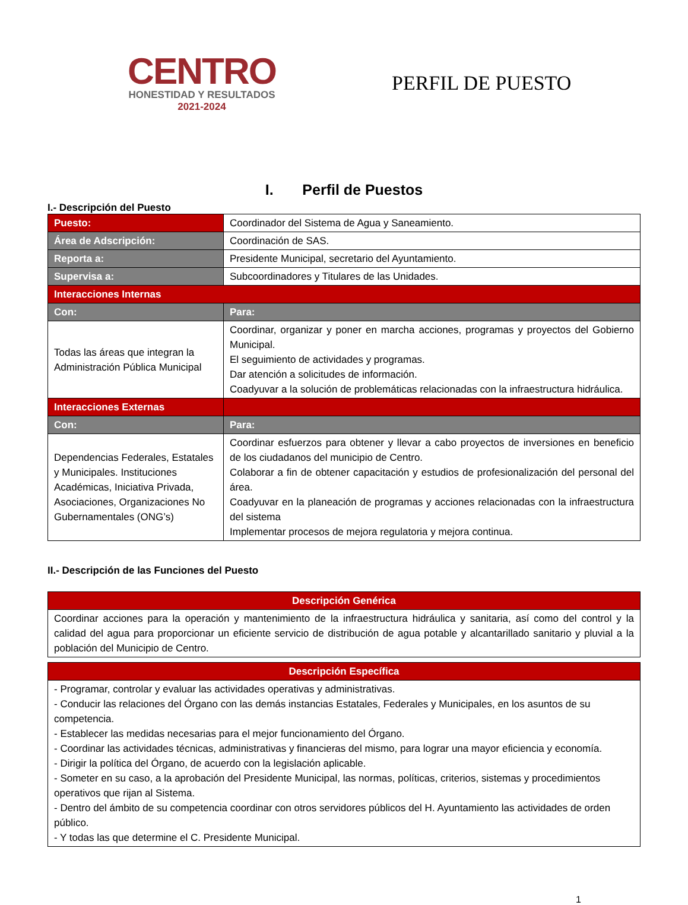CENTRO
HONESTIDAD Y RESULTADOS
2021-2024
PERFIL DE PUESTO
I. Perfil de Puestos
I.- Descripción del Puesto
| Puesto: | Coordinador del Sistema de Agua y Saneamiento. |
| Área de Adscripción: | Coordinación de SAS. |
| Reporta a: | Presidente Municipal, secretario del Ayuntamiento. |
| Supervisa a: | Subcoordinadores y Titulares de las Unidades. |
| Interacciones Internas | |
| Con: | Para: |
| Todas las áreas que integran la Administración Pública Municipal | Coordinar, organizar y poner en marcha acciones, programas y proyectos del Gobierno Municipal. El seguimiento de actividades y programas. Dar atención a solicitudes de información. Coadyuvar a la solución de problemáticas relacionadas con la infraestructura hidráulica. |
| Interacciones Externas | |
| Con: | Para: |
| Dependencias Federales, Estatales y Municipales. Instituciones Académicas, Iniciativa Privada, Asociaciones, Organizaciones No Gubernamentales (ONG’s) | Coordinar esfuerzos para obtener y llevar a cabo proyectos de inversiones en beneficio de los ciudadanos del municipio de Centro. Colaborar a fin de obtener capacitación y estudios de profesionalización del personal del área. Coadyuvar en la planeación de programas y acciones relacionadas con la infraestructura del sistema Implementar procesos de mejora regulatoria y mejora continua. |
II.- Descripción de las Funciones del Puesto
| Descripción Genérica |
| --- |
| Coordinar acciones para la operación y mantenimiento de la infraestructura hidráulica y sanitaria, así como del control y la calidad del agua para proporcionar un eficiente servicio de distribución de agua potable y alcantarillado sanitario y pluvial a la población del Municipio de Centro. |
| Descripción Específica |
| --- |
| - Programar, controlar y evaluar las actividades operativas y administrativas. - Conducir las relaciones del Órgano con las demás instancias Estatales, Federales y Municipales, en los asuntos de su competencia. - Establecer las medidas necesarias para el mejor funcionamiento del Órgano. - Coordinar las actividades técnicas, administrativas y financieras del mismo, para lograr una mayor eficiencia y economía. - Dirigir la política del Órgano, de acuerdo con la legislación aplicable. - Someter en su caso, a la aprobación del Presidente Municipal, las normas, políticas, criterios, sistemas y procedimientos operativos que rijan al Sistema. - Dentro del ámbito de su competencia coordinar con otros servidores públicos del H. Ayuntamiento las actividades de orden público. - Y todas las que determine el C. Presidente Municipal. |
1